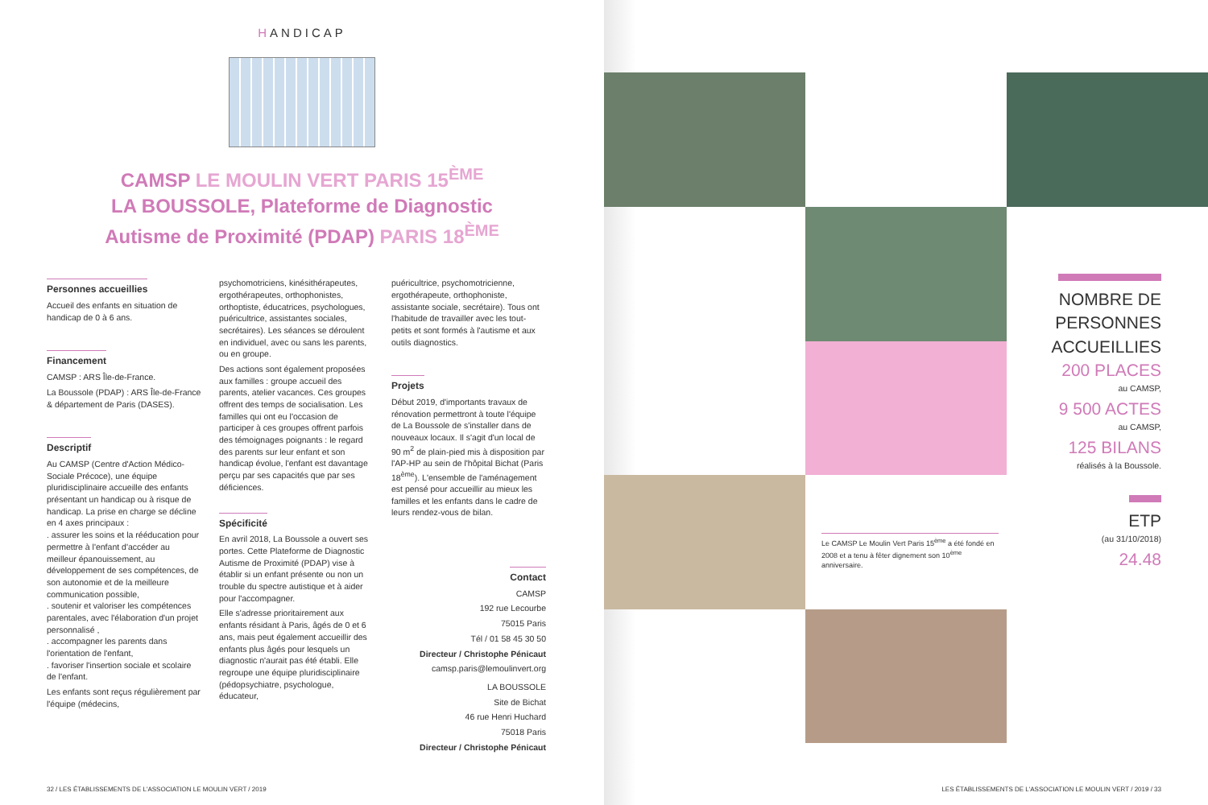HANDICAP
CAMSP LE MOULIN VERT PARIS 15<sup>ÈME</sup>
LA BOUSSOLE, Plateforme de Diagnostic
Autisme de Proximité (PDAP) PARIS 18<sup>ÈME</sup>
Personnes accueillies
Accueil des enfants en situation de handicap de 0 à 6 ans.
Financement
CAMSP : ARS Île-de-France.
La Boussole (PDAP) : ARS Île-de-France & département de Paris (DASES).
Descriptif
Au CAMSP (Centre d'Action Médico-Sociale Précoce), une équipe pluridisciplinaire accueille des enfants présentant un handicap ou à risque de handicap. La prise en charge se décline en 4 axes principaux :
. assurer les soins et la rééducation pour permettre à l'enfant d'accéder au meilleur épanouissement, au développement de ses compétences, de son autonomie et de la meilleure communication possible,
. soutenir et valoriser les compétences parentales, avec l'élaboration d'un projet personnalisé ,
. accompagner les parents dans l'orientation de l'enfant,
. favoriser l'insertion sociale et scolaire de l'enfant.
Les enfants sont reçus régulièrement par l'équipe (médecins,
psychomotriciens, kinésithérapeutes, ergothérapeutes, orthophonistes, orthoptiste, éducatrices, psychologues, puéricultrice, assistantes sociales, secrétaires). Les séances se déroulent en individuel, avec ou sans les parents, ou en groupe.
Des actions sont également proposées aux familles : groupe accueil des parents, atelier vacances. Ces groupes offrent des temps de socialisation. Les familles qui ont eu l'occasion de participer à ces groupes offrent parfois des témoignages poignants : le regard des parents sur leur enfant et son handicap évolue, l'enfant est davantage perçu par ses capacités que par ses déficiences.
Spécificité
En avril 2018, La Boussole a ouvert ses portes. Cette Plateforme de Diagnostic Autisme de Proximité (PDAP) vise à établir si un enfant présente ou non un trouble du spectre autistique et à aider pour l'accompagner.
Elle s'adresse prioritairement aux enfants résidant à Paris, âgés de 0 et 6 ans, mais peut également accueillir des enfants plus âgés pour lesquels un diagnostic n'aurait pas été établi. Elle regroupe une équipe pluridisciplinaire (pédopsychiatre, psychologue, éducateur,
puéricultrice, psychomotricienne, ergothérapeute, orthophoniste, assistante sociale, secrétaire). Tous ont l'habitude de travailler avec les tout-petits et sont formés à l'autisme et aux outils diagnostics.
Projets
Début 2019, d'importants travaux de rénovation permettront à toute l'équipe de La Boussole de s'installer dans de nouveaux locaux. Il s'agit d'un local de 90 m<sup>2</sup> de plain-pied mis à disposition par l'AP-HP au sein de l'hôpital Bichat (Paris 18<sup>ème</sup>). L'ensemble de l'aménagement est pensé pour accueillir au mieux les familles et les enfants dans le cadre de leurs rendez-vous de bilan.
Contact
CAMSP
192 rue Lecourbe
75015 Paris
Tél / 01 58 45 30 50
Directeur / Christophe Pénicaut
camsp.paris@lemoulinvert.org
LA BOUSSOLE
Site de Bichat
46 rue Henri Huchard
75018 Paris
Directeur / Christophe Pénicaut
32 / LES ÉTABLISSEMENTS DE L'ASSOCIATION LE MOULIN VERT / 2019
Le CAMSP Le Moulin Vert Paris 15<sup>ème</sup> a été fondé en 2008 et a tenu à fêter dignement son 10<sup>ème</sup> anniversaire.
NOMBRE DE PERSONNES ACCUEILLIES
200 PLACES
au CAMSP,
9 500 ACTES
au CAMSP,
125 BILANS
réalisés à la Boussole.
ETP
(au 31/10/2018)
24.48
LES ÉTABLISSEMENTS DE L'ASSOCIATION LE MOULIN VERT / 2019 / 33